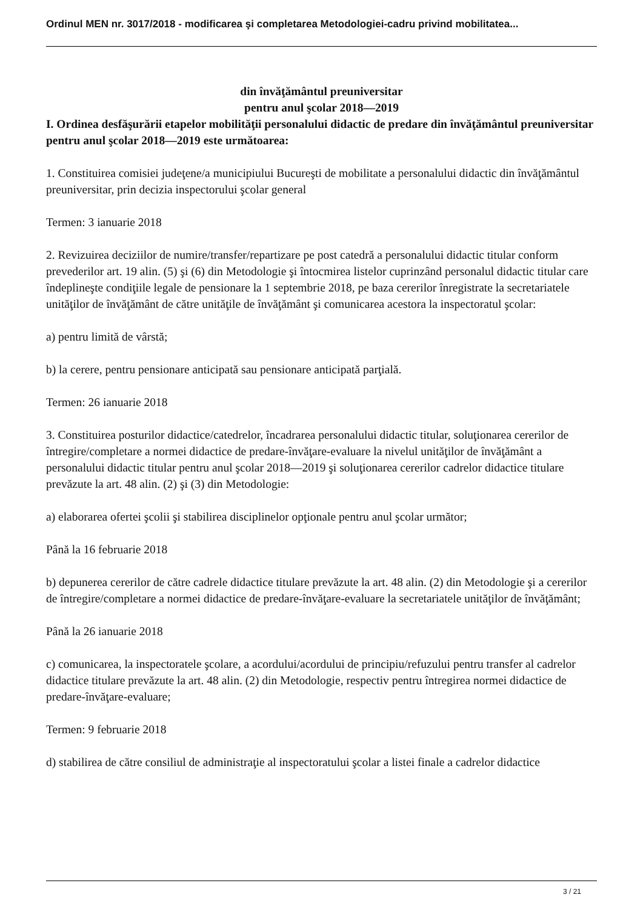Ordinul MEN nr. 3017/2018 - modificarea şi completarea Metodologiei-cadru privind mobilitatea...
din învăţământul preuniversitar
pentru anul şcolar 2018—2019
I. Ordinea desfăşurării etapelor mobilităţii personalului didactic de predare din învăţământul preuniversitar pentru anul şcolar 2018—2019 este următoarea:
1. Constituirea comisiei judeţene/a municipiului Bucureşti de mobilitate a personalului didactic din învăţământul preuniversitar, prin decizia inspectorului şcolar general
Termen: 3 ianuarie 2018
2. Revizuirea deciziilor de numire/transfer/repartizare pe post catedră a personalului didactic titular conform prevederilor art. 19 alin. (5) şi (6) din Metodologie şi întocmirea listelor cuprinzând personalul didactic titular care îndeplineşte condiţiile legale de pensionare la 1 septembrie 2018, pe baza cererilor înregistrate la secretariatele unităţilor de învăţământ de către unităţile de învăţământ şi comunicarea acestora la inspectoratul şcolar:
a) pentru limită de vârstă;
b) la cerere, pentru pensionare anticipată sau pensionare anticipată parţială.
Termen: 26 ianuarie 2018
3. Constituirea posturilor didactice/catedrelor, încadrarea personalului didactic titular, soluţionarea cererilor de întregire/completare a normei didactice de predare-învăţare-evaluare la nivelul unităţilor de învăţământ a personalului didactic titular pentru anul şcolar 2018—2019 şi soluţionarea cererilor cadrelor didactice titulare prevăzute la art. 48 alin. (2) şi (3) din Metodologie:
a) elaborarea ofertei şcolii şi stabilirea disciplinelor opţionale pentru anul şcolar următor;
Până la 16 februarie 2018
b) depunerea cererilor de către cadrele didactice titulare prevăzute la art. 48 alin. (2) din Metodologie şi a cererilor de întregire/completare a normei didactice de predare-învăţare-evaluare la secretariatele unităţilor de învăţământ;
Până la 26 ianuarie 2018
c) comunicarea, la inspectoratele şcolare, a acordului/acordului de principiu/refuzului pentru transfer al cadrelor didactice titulare prevăzute la art. 48 alin. (2) din Metodologie, respectiv pentru întregirea normei didactice de predare-învăţare-evaluare;
Termen: 9 februarie 2018
d) stabilirea de către consiliul de administraţie al inspectoratului şcolar a listei finale a cadrelor didactice
3 / 21